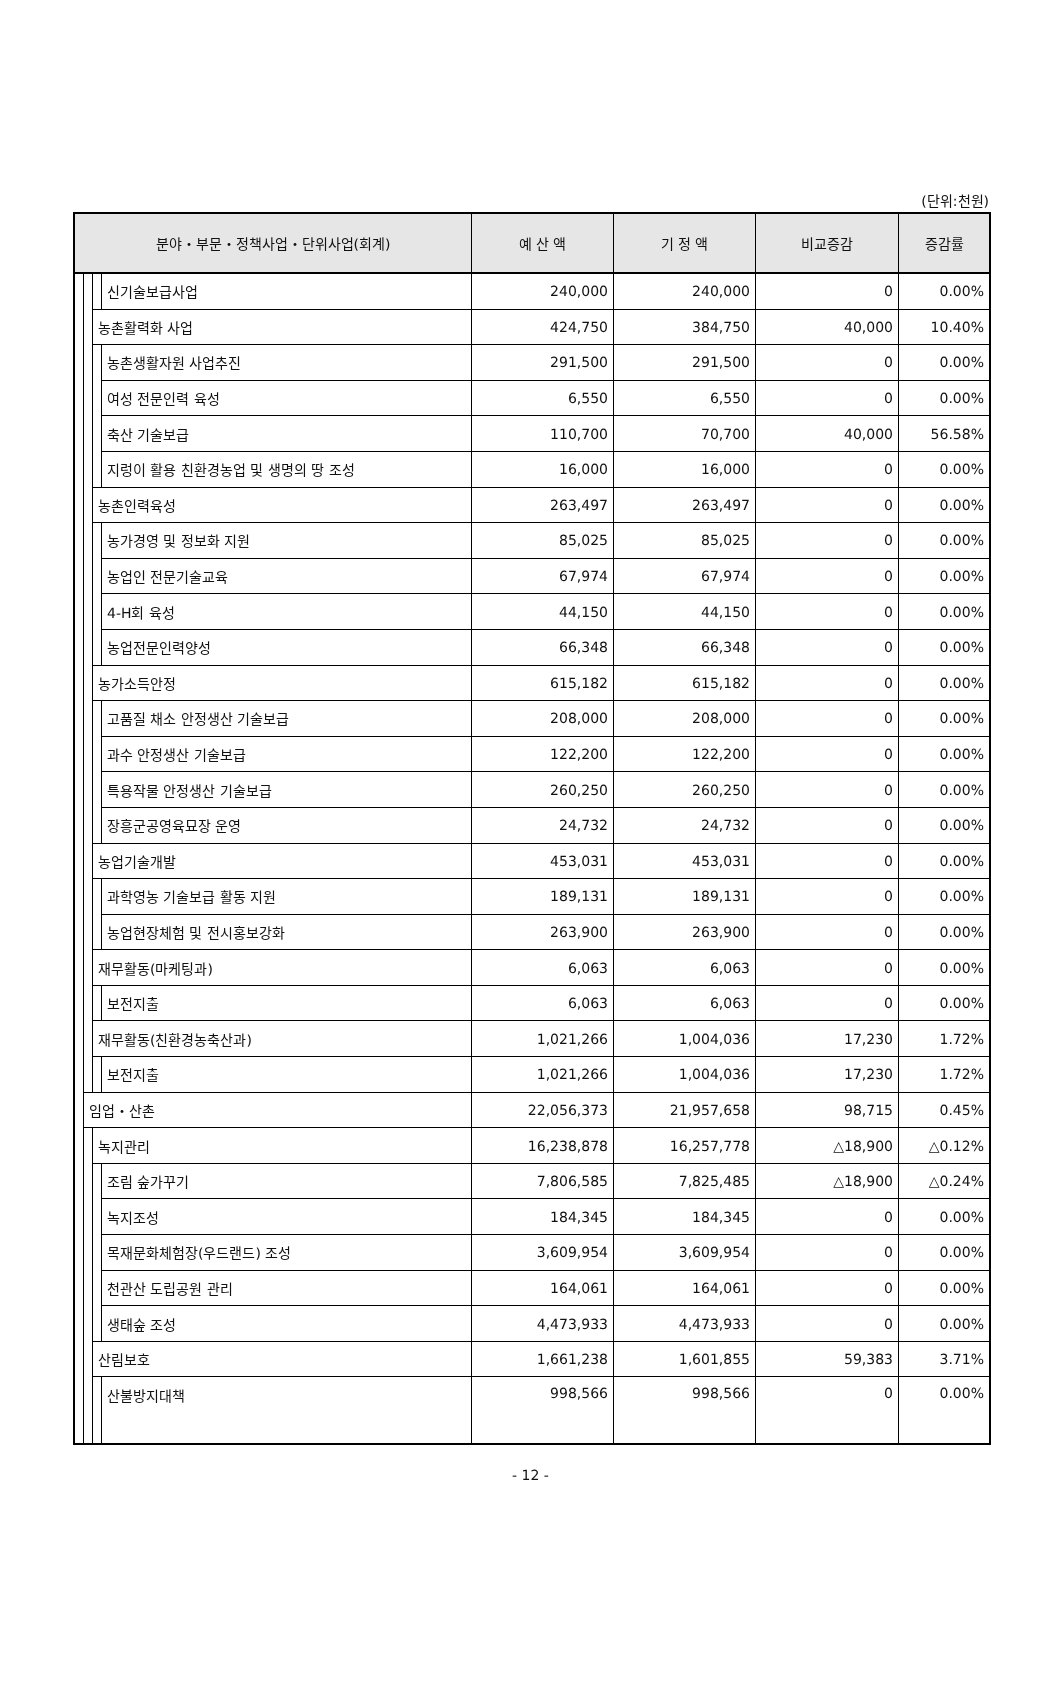(단위:천원)
| 분야・부문・정책사업・단위사업(회계) | | | | 예 산 액 | 기 정 액 | 비교증감 | 증감률 |
| --- | --- | --- | --- | --- | --- | --- | --- |
| | | | 신기술보급사업 | 240,000 | 240,000 | 0 | 0.00% |
| | | 농촌활력화 사업 | | 424,750 | 384,750 | 40,000 | 10.40% |
| | | | 농촌생활자원 사업추진 | 291,500 | 291,500 | 0 | 0.00% |
| | | | 여성 전문인력 육성 | 6,550 | 6,550 | 0 | 0.00% |
| | | | 축산 기술보급 | 110,700 | 70,700 | 40,000 | 56.58% |
| | | | 지렁이 활용 친환경농업 및 생명의 땅 조성 | 16,000 | 16,000 | 0 | 0.00% |
| | | 농촌인력육성 | | 263,497 | 263,497 | 0 | 0.00% |
| | | | 농가경영 및 정보화 지원 | 85,025 | 85,025 | 0 | 0.00% |
| | | | 농업인 전문기술교육 | 67,974 | 67,974 | 0 | 0.00% |
| | | | 4-H회 육성 | 44,150 | 44,150 | 0 | 0.00% |
| | | | 농업전문인력양성 | 66,348 | 66,348 | 0 | 0.00% |
| | | 농가소득안정 | | 615,182 | 615,182 | 0 | 0.00% |
| | | | 고품질 채소 안정생산 기술보급 | 208,000 | 208,000 | 0 | 0.00% |
| | | | 과수 안정생산 기술보급 | 122,200 | 122,200 | 0 | 0.00% |
| | | | 특용작물 안정생산 기술보급 | 260,250 | 260,250 | 0 | 0.00% |
| | | | 장흥군공영육묘장 운영 | 24,732 | 24,732 | 0 | 0.00% |
| | | 농업기술개발 | | 453,031 | 453,031 | 0 | 0.00% |
| | | | 과학영농 기술보급 활동 지원 | 189,131 | 189,131 | 0 | 0.00% |
| | | | 농업현장체험 및 전시홍보강화 | 263,900 | 263,900 | 0 | 0.00% |
| | | 재무활동(마케팅과) | | 6,063 | 6,063 | 0 | 0.00% |
| | | | 보전지출 | 6,063 | 6,063 | 0 | 0.00% |
| | | 재무활동(친환경농축산과) | | 1,021,266 | 1,004,036 | 17,230 | 1.72% |
| | | | 보전지출 | 1,021,266 | 1,004,036 | 17,230 | 1.72% |
| | 임업・산촌 | | | 22,056,373 | 21,957,658 | 98,715 | 0.45% |
| | | 녹지관리 | | 16,238,878 | 16,257,778 | △18,900 | △0.12% |
| | | | 조림 숲가꾸기 | 7,806,585 | 7,825,485 | △18,900 | △0.24% |
| | | | 녹지조성 | 184,345 | 184,345 | 0 | 0.00% |
| | | | 목재문화체험장(우드랜드) 조성 | 3,609,954 | 3,609,954 | 0 | 0.00% |
| | | | 천관산 도립공원 관리 | 164,061 | 164,061 | 0 | 0.00% |
| | | | 생태숲 조성 | 4,473,933 | 4,473,933 | 0 | 0.00% |
| | | 산림보호 | | 1,661,238 | 1,601,855 | 59,383 | 3.71% |
| | | | 산불방지대책 | 998,566 | 998,566 | 0 | 0.00% |
- 12 -